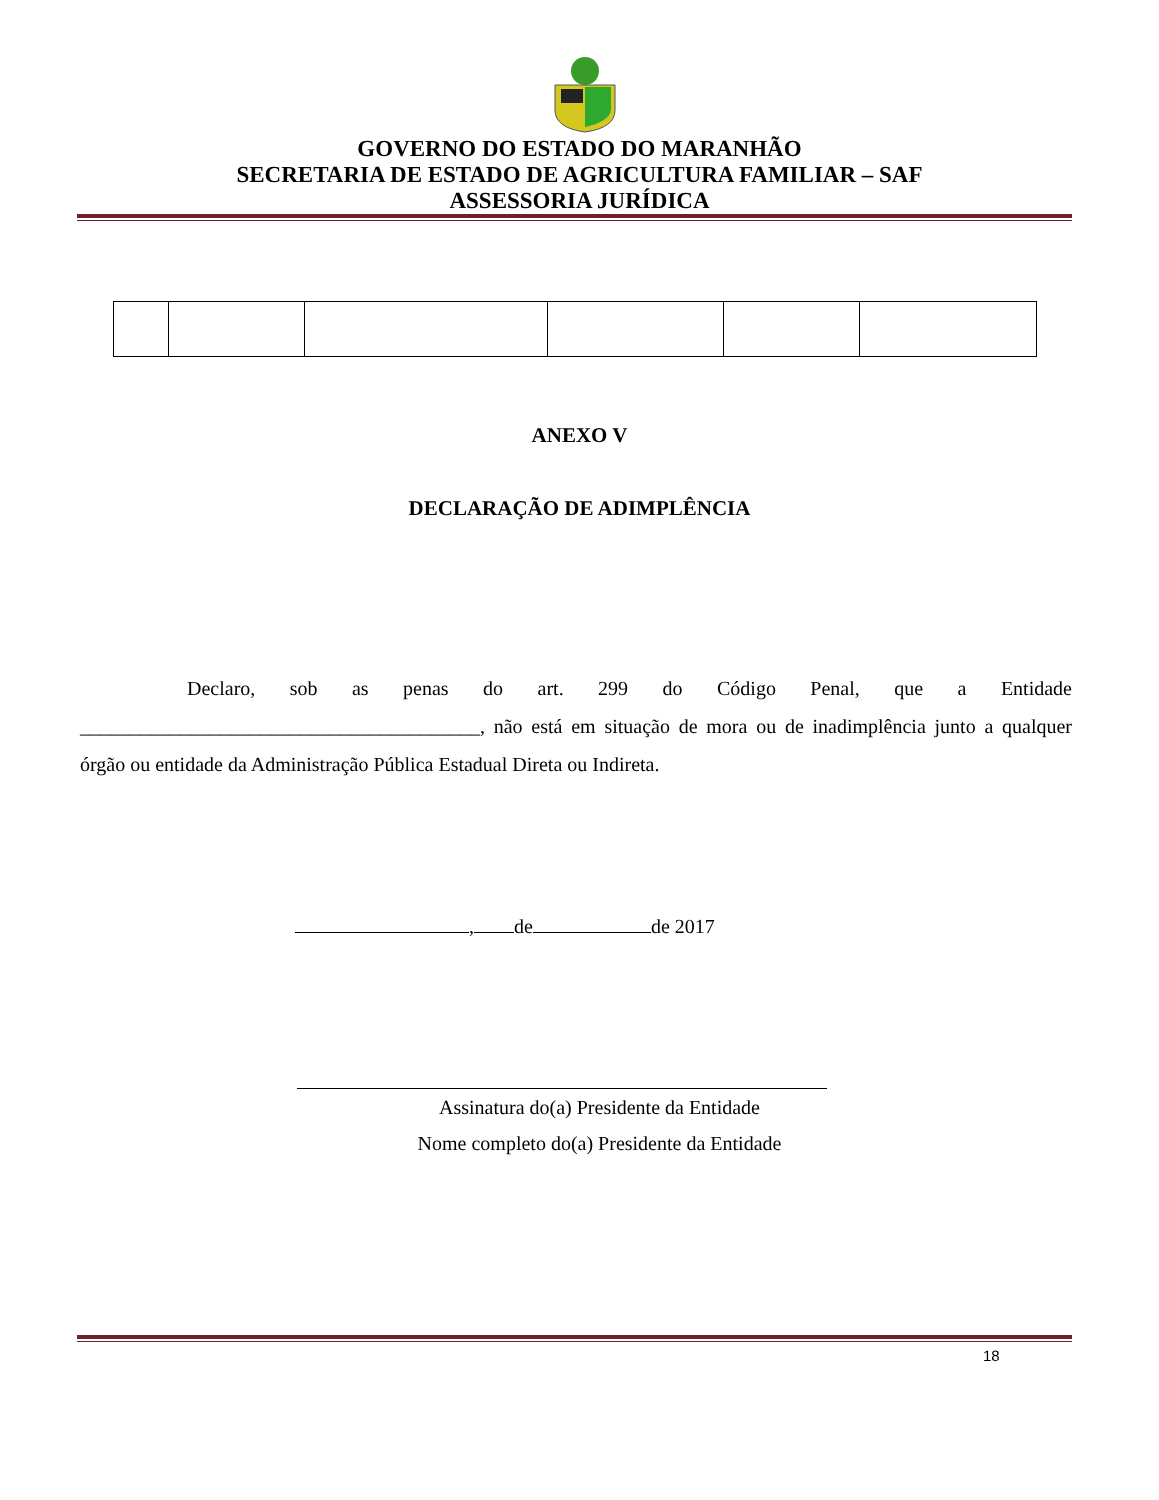GOVERNO DO ESTADO DO MARANHÃO
SECRETARIA DE ESTADO DE AGRICULTURA FAMILIAR – SAF
ASSESSORIA JURÍDICA
ANEXO V
DECLARAÇÃO DE ADIMPLÊNCIA
Declaro, sob as penas do art. 299 do Código Penal, que a Entidade ________________________________________, não está em situação de mora ou de inadimplência junto a qualquer órgão ou entidade da Administração Pública Estadual Direta ou Indireta.
, de de 2017
Assinatura do(a) Presidente da Entidade
Nome completo do(a) Presidente da Entidade
18